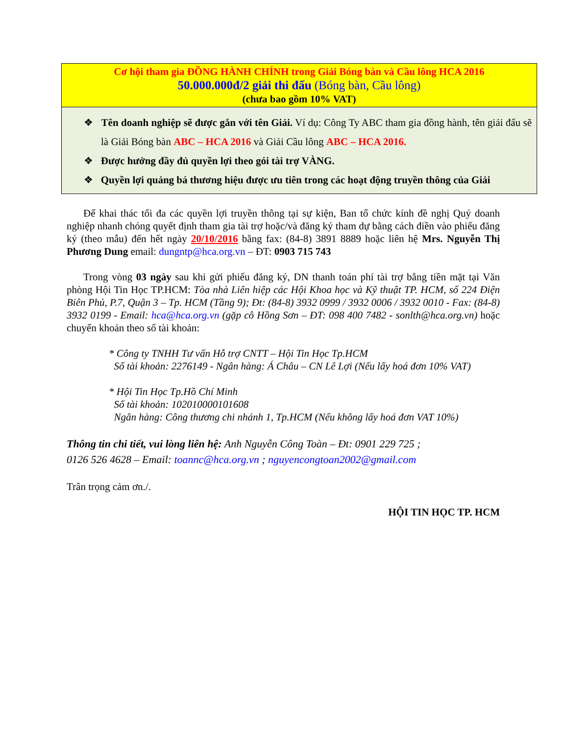| Cơ hội tham gia ĐỒNG HÀNH CHÍNH trong Giải Bóng bàn và Cầu lông HCA 2016 50.000.000đ/2 giải thi đấu (Bóng bàn, Cầu lông) (chưa bao gồm 10% VAT) |
| ❖ Tên doanh nghiệp sẽ được gắn với tên Giải. Ví dụ: Công Ty ABC tham gia đồng hành, tên giải đấu sẽ là Giải Bóng bàn ABC – HCA 2016 và Giải Cầu lông ABC – HCA 2016. ❖ Được hưởng đầy đủ quyền lợi theo gói tài trợ VÀNG. ❖ Quyền lợi quảng bá thương hiệu được ưu tiên trong các hoạt động truyền thông của Giải |
Để khai thác tối đa các quyền lợi truyền thông tại sự kiện, Ban tổ chức kính đề nghị Quý doanh nghiệp nhanh chóng quyết định tham gia tài trợ hoặc/và đăng ký tham dự bằng cách điền vào phiếu đăng ký (theo mẫu) đến hết ngày 20/10/2016 bằng fax: (84-8) 3891 8889 hoặc liên hệ Mrs. Nguyễn Thị Phương Dung email: dungntp@hca.org.vn – ĐT: 0903 715 743
Trong vòng 03 ngày sau khi gửi phiếu đăng ký, DN thanh toán phí tài trợ bằng tiền mặt tại Văn phòng Hội Tin Học TP.HCM: Tòa nhà Liên hiệp các Hội Khoa học và Kỹ thuật TP. HCM, số 224 Điện Biên Phủ, P.7, Quận 3 – Tp. HCM (Tầng 9); Đt: (84-8) 3932 0999 / 3932 0006 / 3932 0010 - Fax: (84-8) 3932 0199 - Email: hca@hca.org.vn (gặp cô Hồng Sơn – ĐT: 098 400 7482 - sonlth@hca.org.vn) hoặc chuyển khoản theo số tài khoản:
* Công ty TNHH Tư vấn Hỗ trợ CNTT – Hội Tin Học Tp.HCM
Số tài khoản: 2276149 - Ngân hàng: Á Châu – CN Lê Lợi (Nếu lấy hoá đơn 10% VAT)
* Hội Tin Học Tp.Hồ Chí Minh
Số tài khoản: 102010000101608
Ngân hàng: Công thương chi nhánh 1, Tp.HCM (Nếu không lấy hoá đơn VAT 10%)
Thông tin chi tiết, vui lòng liên hệ: Anh Nguyễn Công Toàn – Đt: 0901 229 725 ;
0126 526 4628 – Email: toannc@hca.org.vn ; nguyencongtoan2002@gmail.com
Trân trọng cảm ơn./.
HỘI TIN HỌC TP. HCM